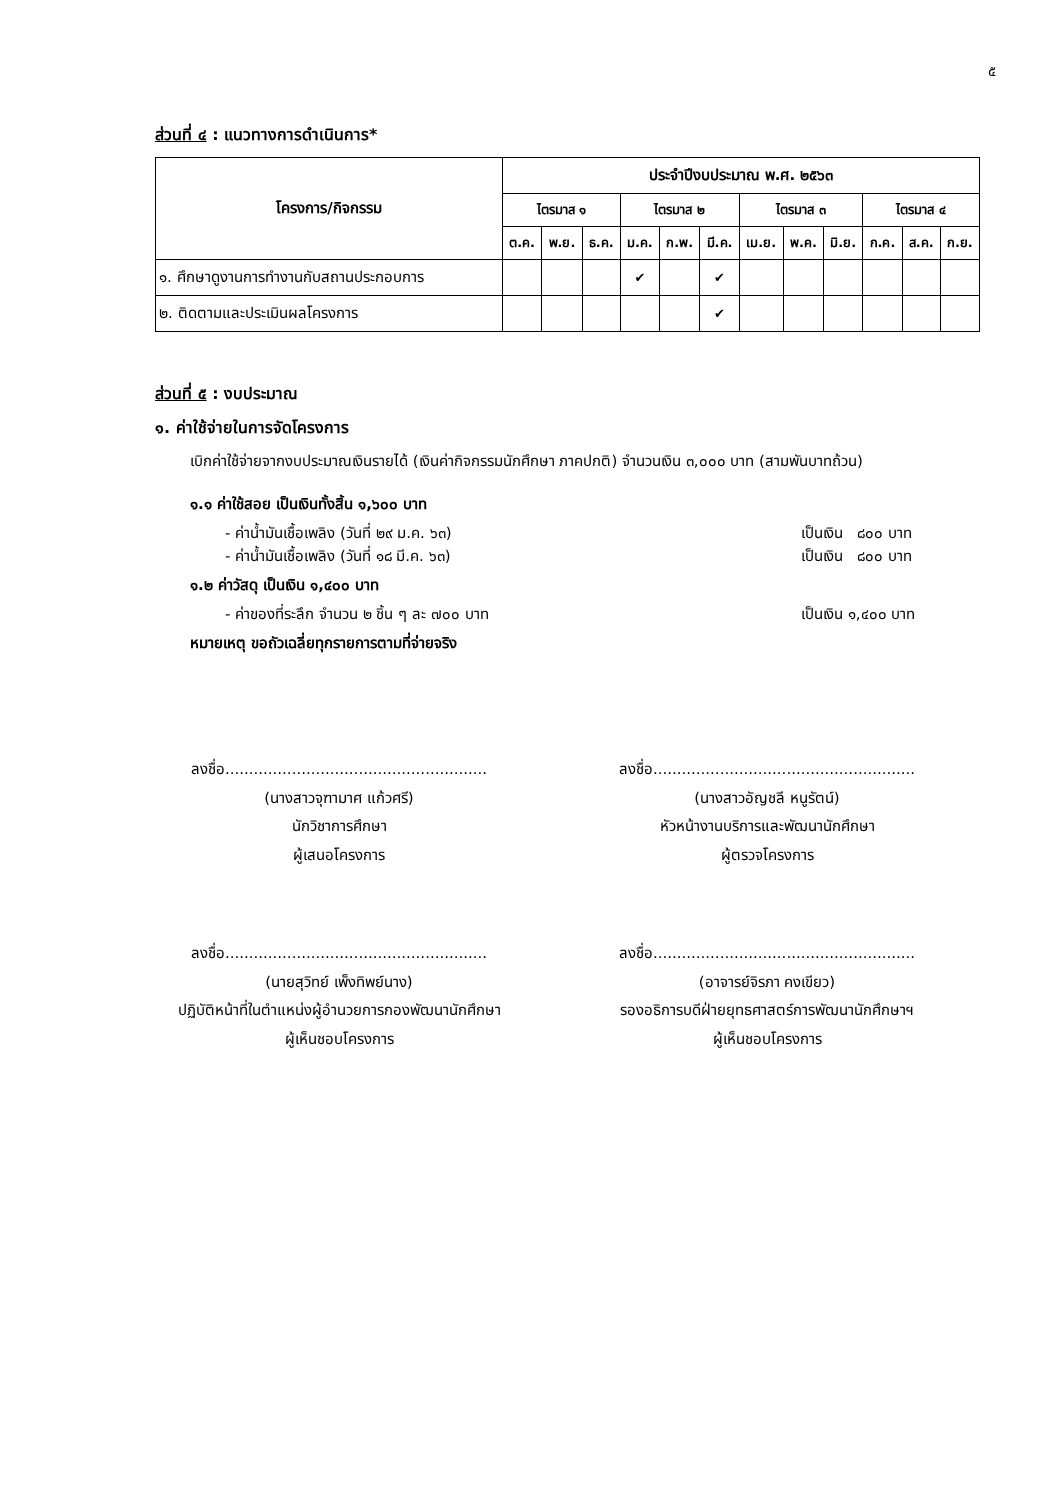๕
ส่วนที่ ๔ : แนวทางการดำเนินการ*
| โครงการ/กิจกรรม | ประจำปีงบประมาณ พ.ศ. ๒๕๖๓ | | | | | | | | | | | |
| --- | --- | --- | --- | --- | --- | --- | --- | --- | --- | --- | --- | --- |
| | ไตรมาส ๑ | | | ไตรมาส ๒ | | | ไตรมาส ๓ | | | ไตรมาส ๔ | | |
| | ต.ค. | พ.ย. | ธ.ค. | ม.ค. | ก.พ. | มี.ค. | เม.ย. | พ.ค. | มิ.ย. | ก.ค. | ส.ค. | ก.ย. |
| ๑. ศึกษาดูงานการทำงานกับสถานประกอบการ | | | | ✔ | | ✔ | | | | | | |
| ๒. ติดตามและประเมินผลโครงการ | | | | | | ✔ | | | | | | |
ส่วนที่ ๕ : งบประมาณ
๑. ค่าใช้จ่ายในการจัดโครงการ
เบิกค่าใช้จ่ายจากงบประมาณเงินรายได้ (เงินค่ากิจกรรมนักศึกษา ภาคปกติ) จำนวนเงิน ๓,๐๐๐ บาท (สามพันบาทถ้วน)
๑.๑ ค่าใช้สอย เป็นเงินทั้งสิ้น ๑,๖๐๐ บาท
- ค่าน้ำมันเชื้อเพลิง (วันที่ ๒๙ ม.ค. ๖๓) เป็นเงิน ๘๐๐ บาท
- ค่าน้ำมันเชื้อเพลิง (วันที่ ๑๘ มี.ค. ๖๓) เป็นเงิน ๘๐๐ บาท
๑.๒ ค่าวัสดุ เป็นเงิน ๑,๔๐๐ บาท
- ค่าของที่ระลึก จำนวน ๒ ชิ้น ๆ ละ ๗๐๐ บาท เป็นเงิน ๑,๔๐๐ บาท
หมายเหตุ ขอถัวเฉลี่ยทุกรายการตามที่จ่ายจริง
ลงชื่อ.......................................................
(นางสาวจุฑามาศ แก้วศรี)
นักวิชาการศึกษา
ผู้เสนอโครงการ
ลงชื่อ.......................................................
(นางสาวอัญชลี หนูรัตน์)
หัวหน้างานบริการและพัฒนานักศึกษา
ผู้ตรวจโครงการ
ลงชื่อ.......................................................
(นายสุวิทย์ เพ็งทิพย์นาง)
ปฏิบัติหน้าที่ในตำแหน่งผู้อำนวยการกองพัฒนานักศึกษา
ผู้เห็นชอบโครงการ
ลงชื่อ.......................................................
(อาจารย์จิรภา คงเขียว)
รองอธิการบดีฝ่ายยุทธศาสตร์การพัฒนานักศึกษาฯ
ผู้เห็นชอบโครงการ